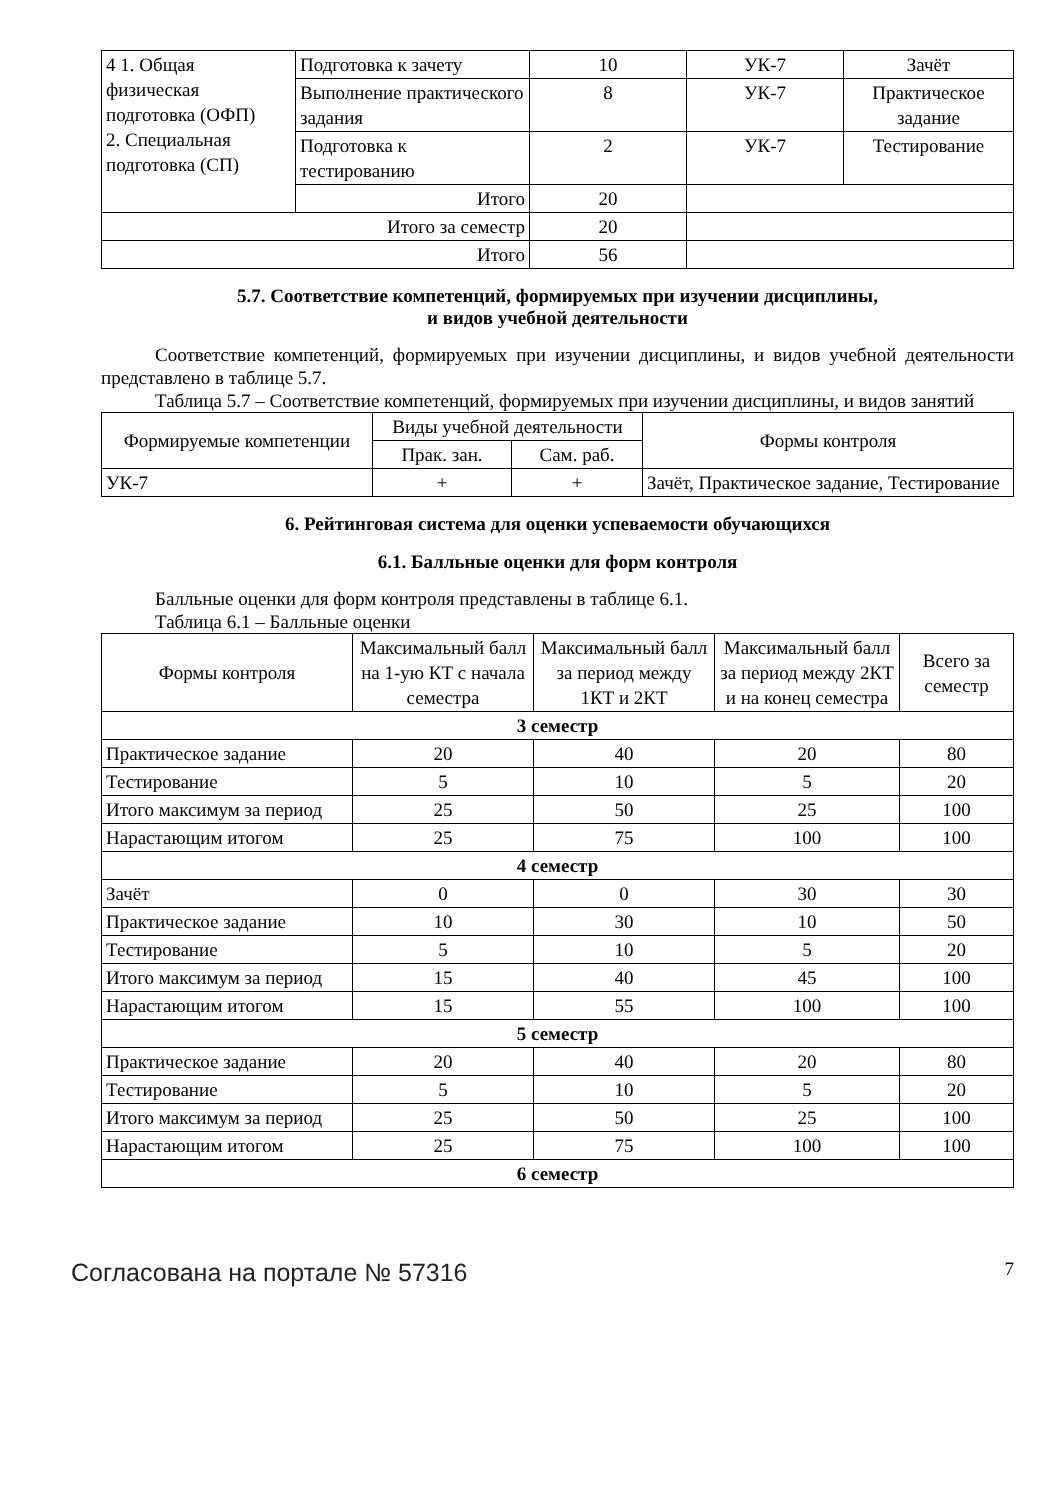| 4 1. Общая физическая подготовка (ОФП) 2. Специальная подготовка (СП) | Подготовка к зачету | 10 | УК-7 | Зачёт |
| | Выполнение практического задания | 8 | УК-7 | Практическое задание |
| | Подготовка к тестированию | 2 | УК-7 | Тестирование |
| | Итого | 20 | | |
| Итого за семестр | | 20 | | |
| Итого | | 56 | | |
5.7. Соответствие компетенций, формируемых при изучении дисциплины,
и видов учебной деятельности
Соответствие компетенций, формируемых при изучении дисциплины, и видов учебной деятельности представлено в таблице 5.7.
Таблица 5.7 – Соответствие компетенций, формируемых при изучении дисциплины, и видов занятий
| Формируемые компетенции | Виды учебной деятельности | | Формы контроля |
| --- | --- | --- | --- |
| | Прак. зан. | Сам. раб. | |
| УК-7 | + | + | Зачёт, Практическое задание, Тестирование |
6. Рейтинговая система для оценки успеваемости обучающихся
6.1. Балльные оценки для форм контроля
Балльные оценки для форм контроля представлены в таблице 6.1.
Таблица 6.1 – Балльные оценки
| Формы контроля | Максимальный балл на 1-ую КТ с начала семестра | Максимальный балл за период между 1КТ и 2КТ | Максимальный балл за период между 2КТ и на конец семестра | Всего за семестр |
| --- | --- | --- | --- | --- |
| 3 семестр | | | | |
| Практическое задание | 20 | 40 | 20 | 80 |
| Тестирование | 5 | 10 | 5 | 20 |
| Итого максимум за период | 25 | 50 | 25 | 100 |
| Нарастающим итогом | 25 | 75 | 100 | 100 |
| 4 семестр | | | | |
| Зачёт | 0 | 0 | 30 | 30 |
| Практическое задание | 10 | 30 | 10 | 50 |
| Тестирование | 5 | 10 | 5 | 20 |
| Итого максимум за период | 15 | 40 | 45 | 100 |
| Нарастающим итогом | 15 | 55 | 100 | 100 |
| 5 семестр | | | | |
| Практическое задание | 20 | 40 | 20 | 80 |
| Тестирование | 5 | 10 | 5 | 20 |
| Итого максимум за период | 25 | 50 | 25 | 100 |
| Нарастающим итогом | 25 | 75 | 100 | 100 |
| 6 семестр | | | | |
Согласована на портале № 57316 7